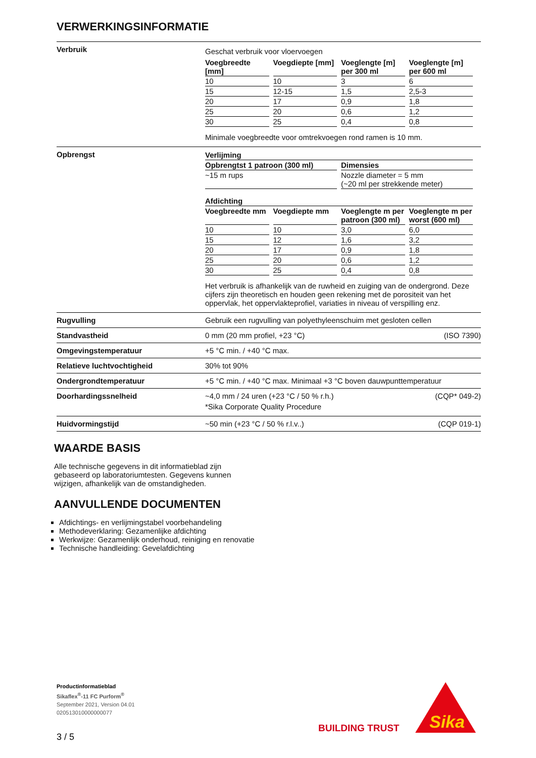VERWERKINGSINFORMATIE
| Verbruik | Geschat verbruik voor vloervoegen / Voegbreedte [mm] / Voegdiepte [mm] / Voeglengte [m] per 300 ml / Voeglengte [m] per 600 ml / / --- / --- / --- / --- / / 10 / 10 / 3 / 6 / / 15 / 12-15 / 1,5 / 2,5-3 / / 20 / 17 / 0,9 / 1,8 / / 25 / 20 / 0,6 / 1,2 / / 30 / 25 / 0,4 / 0,8 / Minimale voegbreedte voor omtrekvoegen rond ramen is 10 mm. |
| Opbrengst | / Verlijming / / / --- / --- / / Opbrengtst 1 patroon (300 ml) / Dimensies / / ~15 m rups / Nozzle diameter = 5 mm (~20 ml per strekkende meter) / / Afdichting / / / / / --- / --- / --- / --- / / Voegbreedte mm / Voegdiepte mm / Voeglengte m per patroon (300 ml) / Voeglengte m per worst (600 ml) / / 10 / 10 / 3,0 / 6,0 / / 15 / 12 / 1,6 / 3,2 / / 20 / 17 / 0,9 / 1,8 / / 25 / 20 / 0,6 / 1,2 / / 30 / 25 / 0,4 / 0,8 / Het verbruik is afhankelijk van de ruwheid en zuiging van de ondergrond. Deze cijfers zijn theoretisch en houden geen rekening met de porositeit van het oppervlak, het oppervlakteprofiel, variaties in niveau of verspilling enz. |
| Rugvulling | Gebruik een rugvulling van polyethyleenschuim met gesloten cellen |
| Standvastheid | 0 mm (20 mm profiel, +23 °C) (ISO 7390) |
| Omgevingstemperatuur | +5 °C min. / +40 °C max. |
| Relatieve luchtvochtigheid | 30% tot 90% |
| Ondergrondtemperatuur | +5 °C min. / +40 °C max. Minimaal +3 °C boven dauwpunttemperatuur |
| Doorhardingssnelheid | ~4,0 mm / 24 uren (+23 °C / 50 % r.h.) (CQP* 049-2) *Sika Corporate Quality Procedure |
| Huidvormingstijd | ~50 min (+23 °C / 50 % r.l.v..) (CQP 019-1) |
WAARDE BASIS
Alle technische gegevens in dit informatieblad zijn gebaseerd op laboratoriumtesten. Gegevens kunnen wijzigen, afhankelijk van de omstandigheden.
AANVULLENDE DOCUMENTEN
Afdichtings- en verlijmingstabel voorbehandeling
Methodeverklaring: Gezamenlijke afdichting
Werkwijze: Gezamenlijk onderhoud, reiniging en renovatie
Technische handleiding: Gevelafdichting
Productinformatieblad
Sikaflex<sup>®</sup>-11 FC Purform<sup>®</sup>
September 2021, Version 04.01
020513010000000077
3 / 5
BUILDING TRUST
Sika